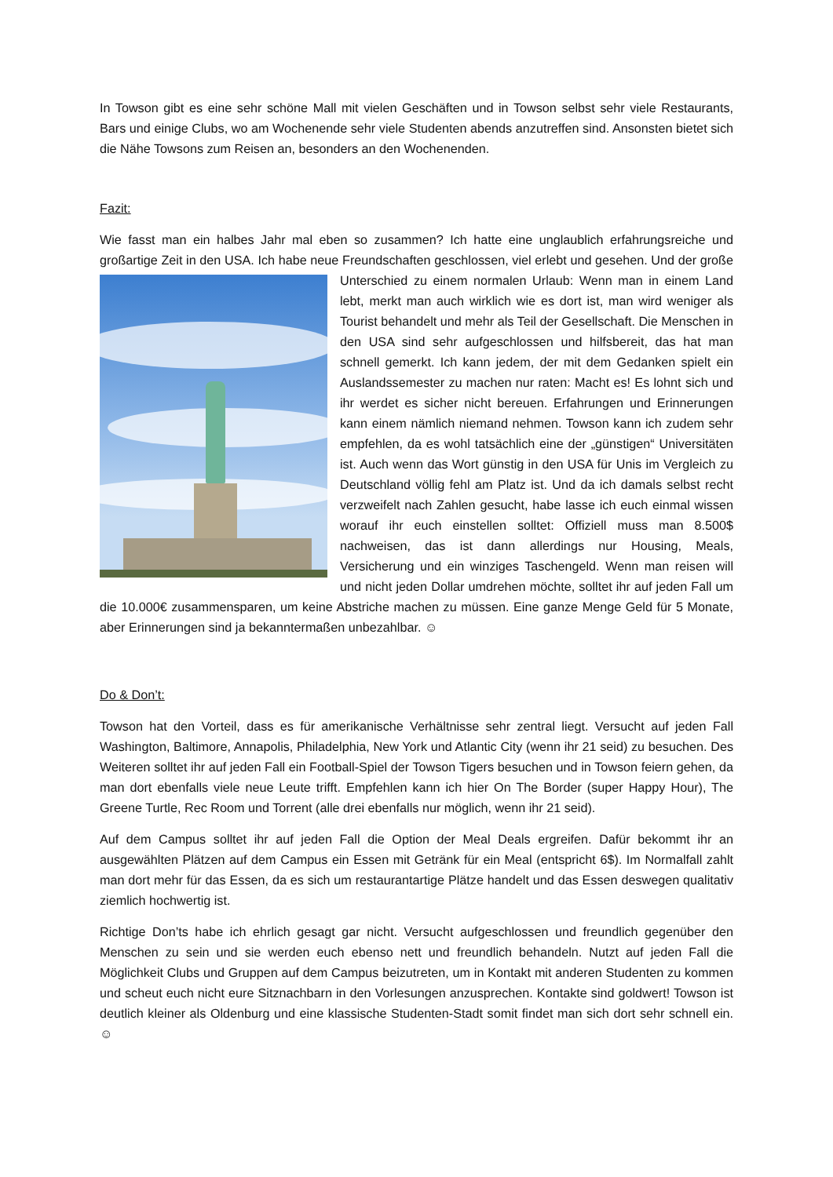In Towson gibt es eine sehr schöne Mall mit vielen Geschäften und in Towson selbst sehr viele Restaurants, Bars und einige Clubs, wo am Wochenende sehr viele Studenten abends anzutreffen sind. Ansonsten bietet sich die Nähe Towsons zum Reisen an, besonders an den Wochenenden.
Fazit:
Wie fasst man ein halbes Jahr mal eben so zusammen? Ich hatte eine unglaublich erfahrungsreiche und großartige Zeit in den USA. Ich habe neue Freundschaften geschlossen, viel erlebt und gesehen. Und der große Unterschied zu einem normalen Urlaub: Wenn man in einem Land lebt, merkt man auch wirklich wie es dort ist, man wird weniger als Tourist behandelt und mehr als Teil der Gesellschaft. Die Menschen in den USA sind sehr aufgeschlossen und hilfsbereit, das hat man schnell gemerkt. Ich kann jedem, der mit dem Gedanken spielt ein Auslandssemester zu machen nur raten: Macht es! Es lohnt sich und ihr werdet es sicher nicht bereuen. Erfahrungen und Erinnerungen kann einem nämlich niemand nehmen. Towson kann ich zudem sehr empfehlen, da es wohl tatsächlich eine der „günstigen“ Universitäten ist. Auch wenn das Wort günstig in den USA für Unis im Vergleich zu Deutschland völlig fehl am Platz ist. Und da ich damals selbst recht verzweifelt nach Zahlen gesucht, habe lasse ich euch einmal wissen worauf ihr euch einstellen solltet: Offiziell muss man 8.500$ nachweisen, das ist dann allerdings nur Housing, Meals, Versicherung und ein winziges Taschengeld. Wenn man reisen will und nicht jeden Dollar umdrehen möchte, solltet ihr auf jeden Fall um die 10.000€ zusammensparen, um keine Abstriche machen zu müssen. Eine ganze Menge Geld für 5 Monate, aber Erinnerungen sind ja bekanntermaßen unbezahlbar. ☺
Do & Don’t:
Towson hat den Vorteil, dass es für amerikanische Verhältnisse sehr zentral liegt. Versucht auf jeden Fall Washington, Baltimore, Annapolis, Philadelphia, New York und Atlantic City (wenn ihr 21 seid) zu besuchen. Des Weiteren solltet ihr auf jeden Fall ein Football-Spiel der Towson Tigers besuchen und in Towson feiern gehen, da man dort ebenfalls viele neue Leute trifft. Empfehlen kann ich hier On The Border (super Happy Hour), The Greene Turtle, Rec Room und Torrent (alle drei ebenfalls nur möglich, wenn ihr 21 seid).
Auf dem Campus solltet ihr auf jeden Fall die Option der Meal Deals ergreifen. Dafür bekommt ihr an ausgewählten Plätzen auf dem Campus ein Essen mit Getränk für ein Meal (entspricht 6$). Im Normalfall zahlt man dort mehr für das Essen, da es sich um restaurantartige Plätze handelt und das Essen deswegen qualitativ ziemlich hochwertig ist.
Richtige Don’ts habe ich ehrlich gesagt gar nicht. Versucht aufgeschlossen und freundlich gegenüber den Menschen zu sein und sie werden euch ebenso nett und freundlich behandeln. Nutzt auf jeden Fall die Möglichkeit Clubs und Gruppen auf dem Campus beizutreten, um in Kontakt mit anderen Studenten zu kommen und scheut euch nicht eure Sitznachbarn in den Vorlesungen anzusprechen. Kontakte sind goldwert! Towson ist deutlich kleiner als Oldenburg und eine klassische Studenten-Stadt somit findet man sich dort sehr schnell ein. ☺